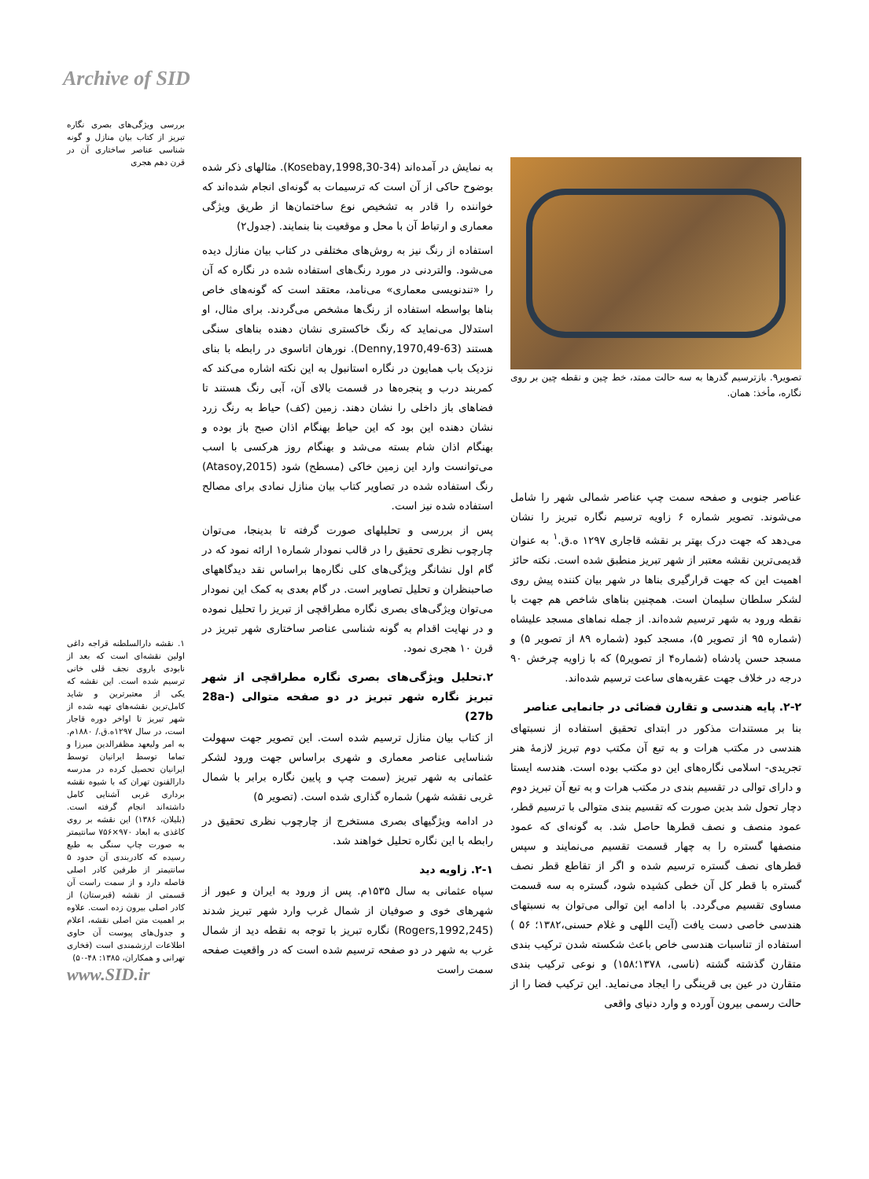Archive of SID
بررسی ویژگی‌های بصری نگاره تبریز از کتاب بیان منازل و گونه شناسی عناصر ساختاری آن در قرن دهم هجری
۱. نقشه دارالسلطنه قراجه داغی اولین نقشه‌ای است که بعد از نابودی باروی نجف قلی خانی ترسیم شده است. این نقشه که یکی از معتبرترین و شاید کامل‌ترین نقشه‌های تهیه شده از شهر تبریز تا اواخر دوره قاجار است، در سال ۱۲۹۷ه.ق./ ۱۸۸۰م. به امر ولیعهد مظفرالدین میرزا و تماما توسط ایرانیان توسط ایرانیان تحصیل کرده در مدرسه دارالفنون تهران که با شیوه نقشه برداری غربی آشنایی کامل داشته‌اند انجام گرفته است. (بلیلان، ۱۳۸۶) این نقشه بر روی کاغذی به ابعاد ۹۷۰×۷۵۶ سانتیمتر به صورت چاپ سنگی به طبع رسیده که کادربندی آن حدود ۵ سانتیمتر از طرفین کادر اصلی فاصله دارد و از سمت راست آن قسمتی از نقشه (قبرستان) از کادر اصلی بیرون زده است. علاوه بر اهمیت متن اصلی نقشه، اعلام و جدول‌های پیوست آن حاوی اطلاعات ارزشمندی است (فخاری تهرانی و همکاران، ۱۳۸۵: ۴۸-۵۰)
www.SID.ir
به نمایش در آمده‌اند (Kosebay,1998,30-34). مثالهای ذکر شده بوضوح حاکی از آن است که ترسیمات به گونه‌ای انجام شده‌اند که خواننده را قادر به تشخیص نوع ساختمان‌ها از طریق ویژگی معماری و ارتباط آن با محل و موقعیت بنا بنمایند. (جدول۲)
استفاده از رنگ نیز به روش‌های مختلفی در کتاب بیان منازل دیده می‌شود. والتردنی در مورد رنگ‌های استفاده شده در نگاره که آن را «تندنویسی معماری» می‌نامد، معتقد است که گونه‌های خاص بناها بواسطه استفاده از رنگ‌ها مشخص می‌گردند. برای مثال، او استدلال می‌نماید که رنگ خاکستری نشان دهنده بناهای سنگی هستند (Denny,1970,49-63). نورهان اتاسوی در رابطه با بنای نزدیک باب همایون در نگاره استانبول به این نکته اشاره می‌کند که کمربند درب و پنجره‌ها در قسمت بالای آن، آبی رنگ هستند تا فضاهای باز داخلی را نشان دهند. زمین (کف) حیاط به رنگ زرد نشان دهنده این بود که این حیاط بهنگام اذان صبح باز بوده و بهنگام اذان شام بسته می‌شد و بهنگام روز هرکسی با اسب می‌توانست وارد این زمین خاکی (مسطح) شود (Atasoy,2015) رنگ استفاده شده در تصاویر کتاب بیان منازل نمادی برای مصالح استفاده شده نیز است.
پس از بررسی و تحلیلهای صورت گرفته تا بدینجا، می‌توان چارچوب نظری تحقیق را در قالب نمودار شماره۱ ارائه نمود که در گام اول نشانگر ویژگی‌های کلی نگاره‌ها براساس نقد دیدگاههای صاحبنظران و تحلیل تصاویر است. در گام بعدی به کمک این نمودار می‌توان ویژگی‌های بصری نگاره مطراقچی از تبریز را تحلیل نموده و در نهایت اقدام به گونه شناسی عناصر ساختاری شهر تبریز در قرن ۱۰ هجری نمود.
۲.تحلیل ویژگی‌های بصری نگاره مطراقچی از شهر تبریز نگاره شهر تبریز در دو صفحه متوالی (28a-27b)
از کتاب بیان منازل ترسیم شده است. این تصویر جهت سهولت شناسایی عناصر معماری و شهری براساس جهت ورود لشکر عثمانی به شهر تبریز (سمت چپ و پایین نگاره برابر با شمال غربی نقشه شهر) شماره گذاری شده است. (تصویر ۵)
در ادامه ویژگیهای بصری مستخرج از چارچوب نظری تحقیق در رابطه با این نگاره تحلیل خواهند شد.
۲-۱. زاویه دید
سپاه عثمانی به سال ۱۵۳۵م. پس از ورود به ایران و عبور از شهرهای خوی و صوفیان از شمال غرب وارد شهر تبریز شدند (Rogers,1992,245) نگاره تبریز با توجه به نقطه دید از شمال غرب به شهر در دو صفحه ترسیم شده است که در واقعیت صفحه سمت راست
تصویر۹. بازترسیم گذرها به سه حالت ممتد، خط چین و نقطه چین بر روی نگاره، مأخذ: همان.
عناصر جنوبی و صفحه سمت چپ عناصر شمالی شهر را شامل می‌شوند. تصویر شماره ۶ زاویه ترسیم نگاره تبریز را نشان می‌دهد که جهت درک بهتر بر نقشه قاجاری ۱۲۹۷ ه.ق.<sup>۱</sup> به عنوان قدیمی‌ترین نقشه معتبر از شهر تبریز منطبق شده است. نکته حائز اهمیت این که جهت قرارگیری بناها در شهر بیان کننده پیش روی لشکر سلطان سلیمان است. همچنین بناهای شاخص هم جهت با نقطه ورود به شهر ترسیم شده‌اند. از جمله نماهای مسجد علیشاه (شماره ۹۵ از تصویر ۵)، مسجد کبود (شماره ۸۹ از تصویر ۵) و مسجد حسن پادشاه (شماره۴ از تصویر۵) که با زاویه چرخش ۹۰ درجه در خلاف جهت عقربه‌های ساعت ترسیم شده‌اند.
۲-۲. پایه هندسی و تقارن فضائی در جانمایی عناصر
بنا بر مستندات مذکور در ابتدای تحقیق استفاده از نسبتهای هندسی در مکتب هرات و به تبع آن مکتب دوم تبریز لازمۀ هنر تجریدی- اسلامی نگاره‌های این دو مکتب بوده است. هندسه ایستا و دارای توالی در تقسیم بندی در مکتب هرات و به تبع آن تبریز دوم دچار تحول شد بدین صورت که تقسیم بندی متوالی با ترسیم قطر، عمود منصف و نصف قطرها حاصل شد. به گونه‌ای که عمود منصفها گستره را به چهار قسمت تقسیم می‌نمایند و سپس قطرهای نصف گستره ترسیم شده و اگر از تقاطع قطر نصف گستره با قطر کل آن خطی کشیده شود، گستره به سه قسمت مساوی تقسیم می‌گردد. با ادامه این توالی می‌توان به نسبتهای هندسی خاصی دست یافت (آیت اللهی و غلام حسنی،۱۳۸۲؛ ۵۶ ) استفاده از تناسبات هندسی خاص باعث شکسته شدن ترکیب بندی متقارن گذشته گشته (ناسی، ۱۳۷۸؛۱۵۸) و نوعی ترکیب بندی متقارن در عین بی قرینگی را ایجاد می‌نماید. این ترکیب فضا را از حالت رسمی بیرون آورده و وارد دنیای واقعی